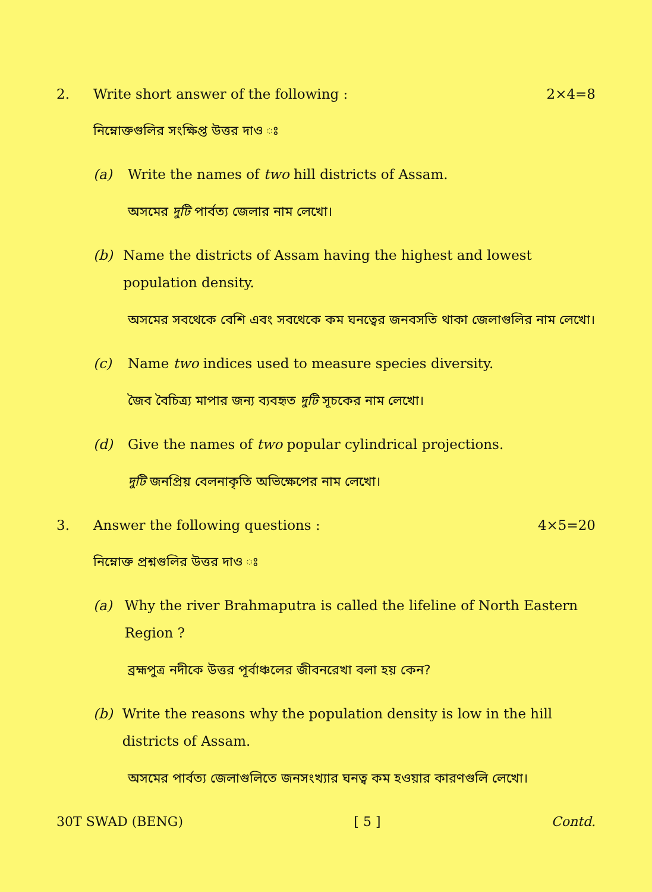2.
Write short answer of the following :
2×4=8
নিম্নোক্তগুলির সংক্ষিপ্ত উত্তর দাও ঃ
(a) Write the names of two hill districts of Assam.
অসমের দুটি পার্বত্য জেলার নাম লেখো।
(b) Name the districts of Assam having the highest and lowest population density.
অসমের সবথেকে বেশি এবং সবথেকে কম ঘনত্বের জনবসতি থাকা জেলাগুলির নাম লেখো।
(c) Name two indices used to measure species diversity.
জৈব বৈচিত্র্য মাপার জন্য ব্যবহৃত দুটি সূচকের নাম লেখো।
(d) Give the names of two popular cylindrical projections.
দুটি জনপ্রিয় বেলনাকৃতি অভিক্ষেপের নাম লেখো।
3.
Answer the following questions :
4×5=20
নিম্নোক্ত প্রশ্নগুলির উত্তর দাও ঃ
(a) Why the river Brahmaputra is called the lifeline of North Eastern Region ?
ব্রহ্মপুত্র নদীকে উত্তর পূর্বাঞ্চলের জীবনরেখা বলা হয় কেন?
(b) Write the reasons why the population density is low in the hill districts of Assam.
অসমের পার্বত্য জেলাগুলিতে জনসংখ্যার ঘনত্ব কম হওয়ার কারণগুলি লেখো।
30T SWAD (BENG) [ 5 ] Contd.